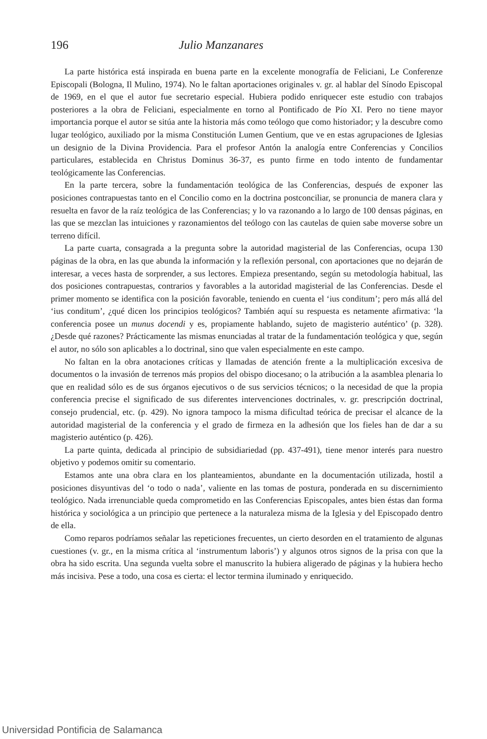196 Julio Manzanares
La parte histórica está inspirada en buena parte en la excelente monografía de Feliciani, Le Conferenze Episcopali (Bologna, Il Mulino, 1974). No le faltan aportaciones originales v. gr. al hablar del Sínodo Episcopal de 1969, en el que el autor fue secretario especial. Hubiera podido enriquecer este estudio con trabajos posteriores a la obra de Feliciani, especialmente en torno al Pontificado de Pío XI. Pero no tiene mayor importancia porque el autor se sitúa ante la historia más como teólogo que como historiador; y la descubre como lugar teológico, auxiliado por la misma Constitución Lumen Gentium, que ve en estas agrupaciones de Iglesias un designio de la Divina Providencia. Para el profesor Antón la analogía entre Conferencias y Concilios particulares, establecida en Christus Dominus 36-37, es punto firme en todo intento de fundamentar teológicamente las Conferencias.
En la parte tercera, sobre la fundamentación teológica de las Conferencias, después de exponer las posiciones contrapuestas tanto en el Concilio como en la doctrina postconciliar, se pronuncia de manera clara y resuelta en favor de la raíz teológica de las Conferencias; y lo va razonando a lo largo de 100 densas páginas, en las que se mezclan las intuiciones y razonamientos del teólogo con las cautelas de quien sabe moverse sobre un terreno difícil.
La parte cuarta, consagrada a la pregunta sobre la autoridad magisterial de las Conferencias, ocupa 130 páginas de la obra, en las que abunda la información y la reflexión personal, con aportaciones que no dejarán de interesar, a veces hasta de sorprender, a sus lectores. Empieza presentando, según su metodología habitual, las dos posiciones contrapuestas, contrarios y favorables a la autoridad magisterial de las Conferencias. Desde el primer momento se identifica con la posición favorable, teniendo en cuenta el ‘ius conditum’; pero más allá del ‘ius conditum’, ¿qué dicen los principios teológicos? También aquí su respuesta es netamente afirmativa: ‘la conferencia posee un munus docendi y es, propiamente hablando, sujeto de magisterio auténtico’ (p. 328). ¿Desde qué razones? Prácticamente las mismas enunciadas al tratar de la fundamentación teológica y que, según el autor, no sólo son aplicables a lo doctrinal, sino que valen especialmente en este campo.
No faltan en la obra anotaciones críticas y llamadas de atención frente a la multiplicación excesiva de documentos o la invasión de terrenos más propios del obispo diocesano; o la atribución a la asamblea plenaria lo que en realidad sólo es de sus órganos ejecutivos o de sus servicios técnicos; o la necesidad de que la propia conferencia precise el significado de sus diferentes intervenciones doctrinales, v. gr. prescripción doctrinal, consejo prudencial, etc. (p. 429). No ignora tampoco la misma dificultad teórica de precisar el alcance de la autoridad magisterial de la conferencia y el grado de firmeza en la adhesión que los fieles han de dar a su magisterio auténtico (p. 426).
La parte quinta, dedicada al principio de subsidiariedad (pp. 437-491), tiene menor interés para nuestro objetivo y podemos omitir su comentario.
Estamos ante una obra clara en los planteamientos, abundante en la documentación utilizada, hostil a posiciones disyuntivas del ‘o todo o nada’, valiente en las tomas de postura, ponderada en su discernimiento teológico. Nada irrenunciable queda comprometido en las Conferencias Episcopales, antes bien éstas dan forma histórica y sociológica a un principio que pertenece a la naturaleza misma de la Iglesia y del Episcopado dentro de ella.
Como reparos podríamos señalar las repeticiones frecuentes, un cierto desorden en el tratamiento de algunas cuestiones (v. gr., en la misma crítica al ‘instrumentum laboris’) y algunos otros signos de la prisa con que la obra ha sido escrita. Una segunda vuelta sobre el manuscrito la hubiera aligerado de páginas y la hubiera hecho más incisiva. Pese a todo, una cosa es cierta: el lector termina iluminado y enriquecido.
Universidad Pontificia de Salamanca